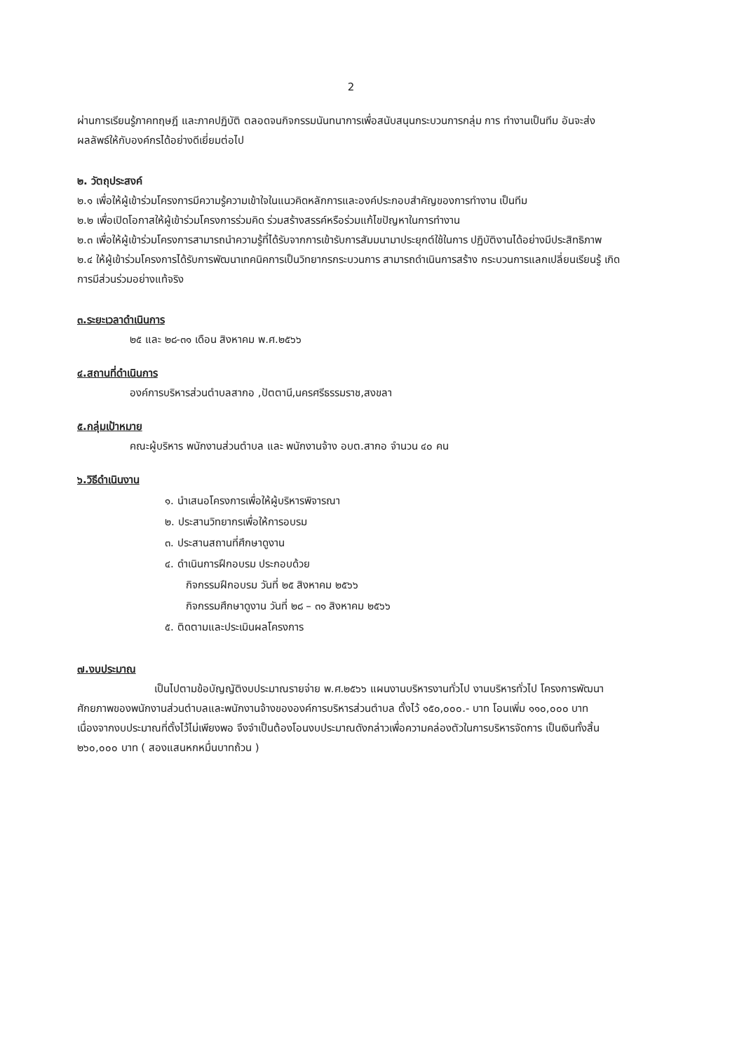2
ผ่านการเรียนรู้ภาคทฤษฎี และภาคปฏิบัติ ตลอดจนกิจกรรมนันทนาการเพื่อสนับสนุนกระบวนการกลุ่ม การ ทำงานเป็นทีม อันจะส่งผลลัพธ์ให้กับองค์กรได้อย่างดีเยี่ยมต่อไป
๒. วัตถุประสงค์
๒.๑ เพื่อให้ผู้เข้าร่วมโครงการมีความรู้ความเข้าใจในแนวคิดหลักการและองค์ประกอบสำคัญของการทำงาน เป็นทีม
๒.๒ เพื่อเปิดโอกาสให้ผู้เข้าร่วมโครงการร่วมคิด ร่วมสร้างสรรค์หรือร่วมแก้ไขปัญหาในการทำงาน
๒.๓ เพื่อให้ผู้เข้าร่วมโครงการสามารถนำความรู้ที่ได้รับจากการเข้ารับการสัมมนามาประยุกต์ใช้ในการ ปฏิบัติงานได้อย่างมีประสิทธิภาพ
๒.๔ ให้ผู้เข้าร่วมโครงการได้รับการพัฒนาเทคนิคการเป็นวิทยากรกระบวนการ สามารถดำเนินการสร้าง กระบวนการแลกเปลี่ยนเรียนรู้ เกิดการมีส่วนร่วมอย่างแท้จริง
๓.ระยะเวลาดำเนินการ
๒๕ และ ๒๘-๓๑ เดือน สิงหาคม พ.ศ.๒๕๖๖
๔.สถานที่ดำเนินการ
องค์การบริหารส่วนตำบลสากอ ,ปัตตานี,นครศรีธรรมราช,สงขลา
๕.กลุ่มเป้าหมาย
คณะผู้บริหาร พนักงานส่วนตำบล และ พนักงานจ้าง อบต.สากอ จำนวน ๔๐ คน
๖.วิธีดำเนินงาน
๑. นำเสนอโครงการเพื่อให้ผู้บริหารพิจารณา
๒. ประสานวิทยากรเพื่อให้การอบรม
๓. ประสานสถานที่ศึกษาดูงาน
๔. ดำเนินการฝึกอบรม ประกอบด้วย
กิจกรรมฝึกอบรม วันที่ ๒๕ สิงหาคม ๒๕๖๖
กิจกรรมศึกษาดูงาน วันที่ ๒๘ – ๓๑ สิงหาคม ๒๕๖๖
๕. ติดตามและประเมินผลโครงการ
๗.งบประมาณ
เป็นไปตามข้อบัญญัติงบประมาณรายจ่าย พ.ศ.๒๕๖๖ แผนงานบริหารงานทั่วไป งานบริหารทั่วไป โครงการพัฒนาศักยภาพของพนักงานส่วนตำบลและพนักงานจ้างขององค์การบริหารส่วนตำบล ตั้งไว้ ๑๕๐,๐๐๐.- บาท โอนเพิ่ม ๑๑๐,๐๐๐ บาท เนื่องจากงบประมาณที่ตั้งไว้ไม่เพียงพอ จึงจำเป็นต้องโอนงบประมาณดังกล่าวเพื่อความคล่องตัวในการบริหารจัดการ เป็นเงินทั้งสิ้น ๒๖๐,๐๐๐ บาท ( สองแสนหกหมื่นบาทถ้วน )